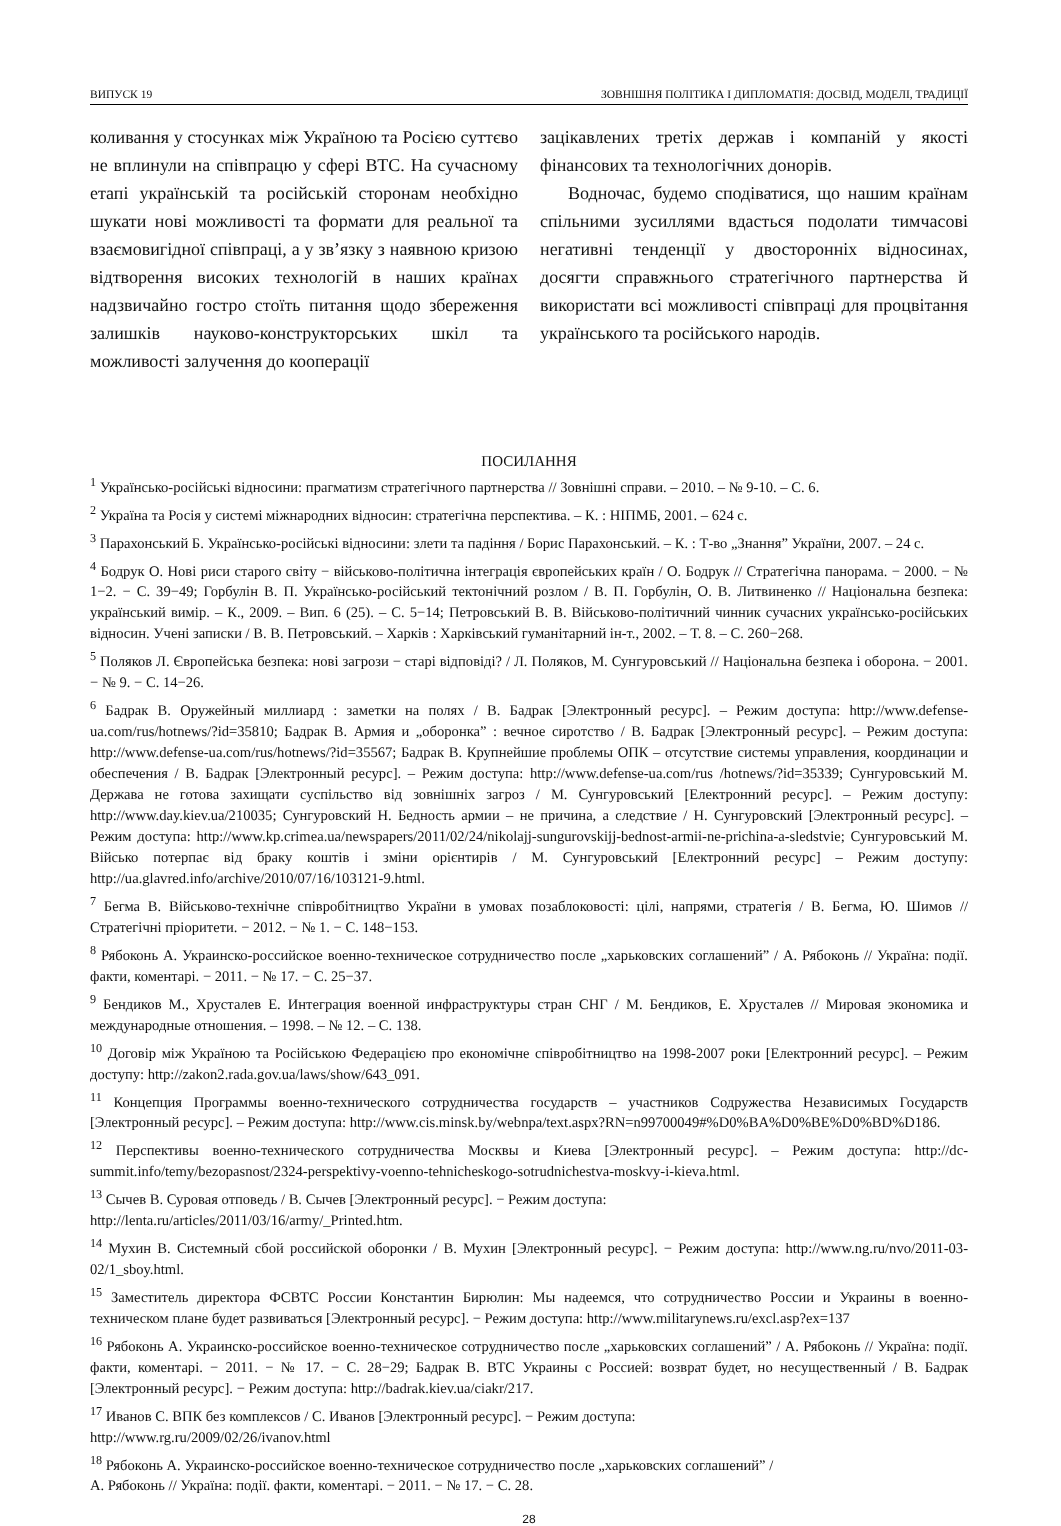ВИПУСК 19 ЗОВНІШНЯ ПОЛІТИКА І ДИПЛОМАТІЯ: ДОСВІД, МОДЕЛІ, ТРАДИЦІЇ
коливання у стосунках між Україною та Росією суттєво не вплинули на співпрацю у сфері ВТС. На сучасному етапі українській та російській сторонам необхідно шукати нові можливості та формати для реальної та взаємовигідної співпраці, а у зв’язку з наявною кризою відтворення високих технологій в наших країнах надзвичайно гостро стоїть питання щодо збереження залишків науково-конструкторських шкіл та можливості залучення до кооперації
зацікавлених третіх держав і компаній у якості фінансових та технологічних донорів.
Водночас, будемо сподіватися, що нашим країнам спільними зусиллями вдасться подолати тимчасові негативні тенденції у двосторонніх відносинах, досягти справжнього стратегічного партнерства й використати всі можливості співпраці для процвітання українського та російського народів.
ПОСИЛАННЯ
<sup>1</sup> Українсько-російські відносини: прагматизм стратегічного партнерства // Зовнішні справи. – 2010. – № 9-10. – С. 6.
<sup>2</sup> Україна та Росія у системі міжнародних відносин: стратегічна перспектива. – К. : НІПМБ, 2001. – 624 с.
<sup>3</sup> Парахонський Б. Українсько-російські відносини: злети та падіння / Борис Парахонський. – К. : Т-во „Знання” України, 2007. – 24 с.
<sup>4</sup> Бодрук О. Нові риси старого світу − військово-політична інтеграція європейських країн / О. Бодрук // Стратегічна панорама. − 2000. − № 1−2. − С. 39−49; Горбулін В. П. Українсько-російський тектонічний розлом / В. П. Горбулін, О. В. Литвиненко // Національна безпека: український вимір. – К., 2009. – Вип. 6 (25). – С. 5−14; Петровський В. В. Військово-політичний чинник сучасних українсько-російських відносин. Учені записки / В. В. Петровський. – Харків : Харківський гуманітарний ін-т., 2002. – Т. 8. – С. 260−268.
<sup>5</sup> Поляков Л. Європейська безпека: нові загрози − старі відповіді? / Л. Поляков, М. Сунгуровський // Національна безпека і оборона. − 2001. − № 9. − С. 14−26.
<sup>6</sup> Бадрак В. Оружейный миллиард : заметки на полях / В. Бадрак [Электронный ресурс]. – Режим доступа: http://www.defense-ua.com/rus/hotnews/?id=35810; Бадрак В. Армия и „оборонка” : вечное сиротство / В. Бадрак [Электронный ресурс]. – Режим доступа: http://www.defense-ua.com/rus/hotnews/?id=35567; Бадрак В. Крупнейшие проблемы ОПК – отсутствие системы управления, координации и обеспечения / В. Бадрак [Электронный ресурс]. – Режим доступа: http://www.defense-ua.com/rus /hotnews/?id=35339; Сунгуровський М. Держава не готова захищати суспільство від зовнішніх загроз / М. Сунгуровський [Електронний ресурс]. – Режим доступу: http://www.day.kiev.ua/210035; Сунгуровский Н. Бедность армии – не причина, а следствие / Н. Сунгуровский [Электронный ресурс]. – Режим доступа: http://www.kp.crimea.ua/newspapers/2011/02/24/nikolajj-sungurovskijj-bednost-armii-ne-prichina-a-sledstvie; Сунгуровський М. Військо потерпає від браку коштів і зміни орієнтирів / М. Сунгуровський [Електронний ресурс] – Режим доступу: http://ua.glavred.info/archive/2010/07/16/103121-9.html.
<sup>7</sup> Бегма В. Військово-технічне співробітництво України в умовах позаблоковості: цілі, напрями, стратегія / В. Бегма, Ю. Шимов // Стратегічні пріоритети. − 2012. − № 1. − С. 148−153.
<sup>8</sup> Рябоконь А. Украинско-российское военно-техническое сотрудничество после „харьковских соглашений” / А. Рябоконь // Україна: події. факти, коментарі. − 2011. − № 17. − С. 25−37.
<sup>9</sup> Бендиков М., Хрусталев Е. Интеграция военной инфраструктуры стран СНГ / М. Бендиков, Е. Хрусталев // Мировая экономика и международные отношения. – 1998. – № 12. – С. 138.
<sup>10</sup> Договір між Україною та Російською Федерацією про економічне співробітництво на 1998-2007 роки [Електронний ресурс]. – Режим доступу: http://zakon2.rada.gov.ua/laws/show/643_091.
<sup>11</sup> Концепция Программы военно-технического сотрудничества государств – участников Содружества Независимых Государств [Электронный ресурс]. – Режим доступа: http://www.cis.minsk.by/webnpa/text.aspx?RN=n99700049#%D0%BA%D0%BE%D0%BD%D186.
<sup>12</sup> Перспективы военно-технического сотрудничества Москвы и Киева [Электронный ресурс]. – Режим доступа: http://dc-summit.info/temy/bezopasnost/2324-perspektivy-voenno-tehnicheskogo-sotrudnichestva-moskvy-i-kieva.html.
<sup>13</sup> Сычев В. Суровая отповедь / В. Сычев [Электронный ресурс]. − Режим доступа:
http://lenta.ru/articles/2011/03/16/army/_Printed.htm.
<sup>14</sup> Мухин В. Системный сбой российской оборонки / В. Мухин [Электронный ресурс]. − Режим доступа: http://www.ng.ru/nvo/2011-03-02/1_sboy.html.
<sup>15</sup> Заместитель директора ФСВТС России Константин Бирюлин: Мы надеемся, что сотрудничество России и Украины в военно-техническом плане будет развиваться [Электронный ресурс]. − Режим доступа: http://www.militarynews.ru/excl.asp?ex=137
<sup>16</sup> Рябоконь А. Украинско-российское военно-техническое сотрудничество после „харьковских соглашений” / А. Рябоконь // Україна: події. факти, коментарі. − 2011. − № 17. − С. 28−29; Бадрак В. ВТС Украины с Россией: возврат будет, но несущественный / В. Бадрак [Электронный ресурс]. − Режим доступа: http://badrak.kiev.ua/ciakr/217.
<sup>17</sup> Иванов С. ВПК без комплексов / С. Иванов [Электронный ресурс]. − Режим доступа:
http://www.rg.ru/2009/02/26/ivanov.html
<sup>18</sup> Рябоконь А. Украинско-российское военно-техническое сотрудничество после „харьковских соглашений” /
А. Рябоконь // Україна: події. факти, коментарі. − 2011. − № 17. − С. 28.
28